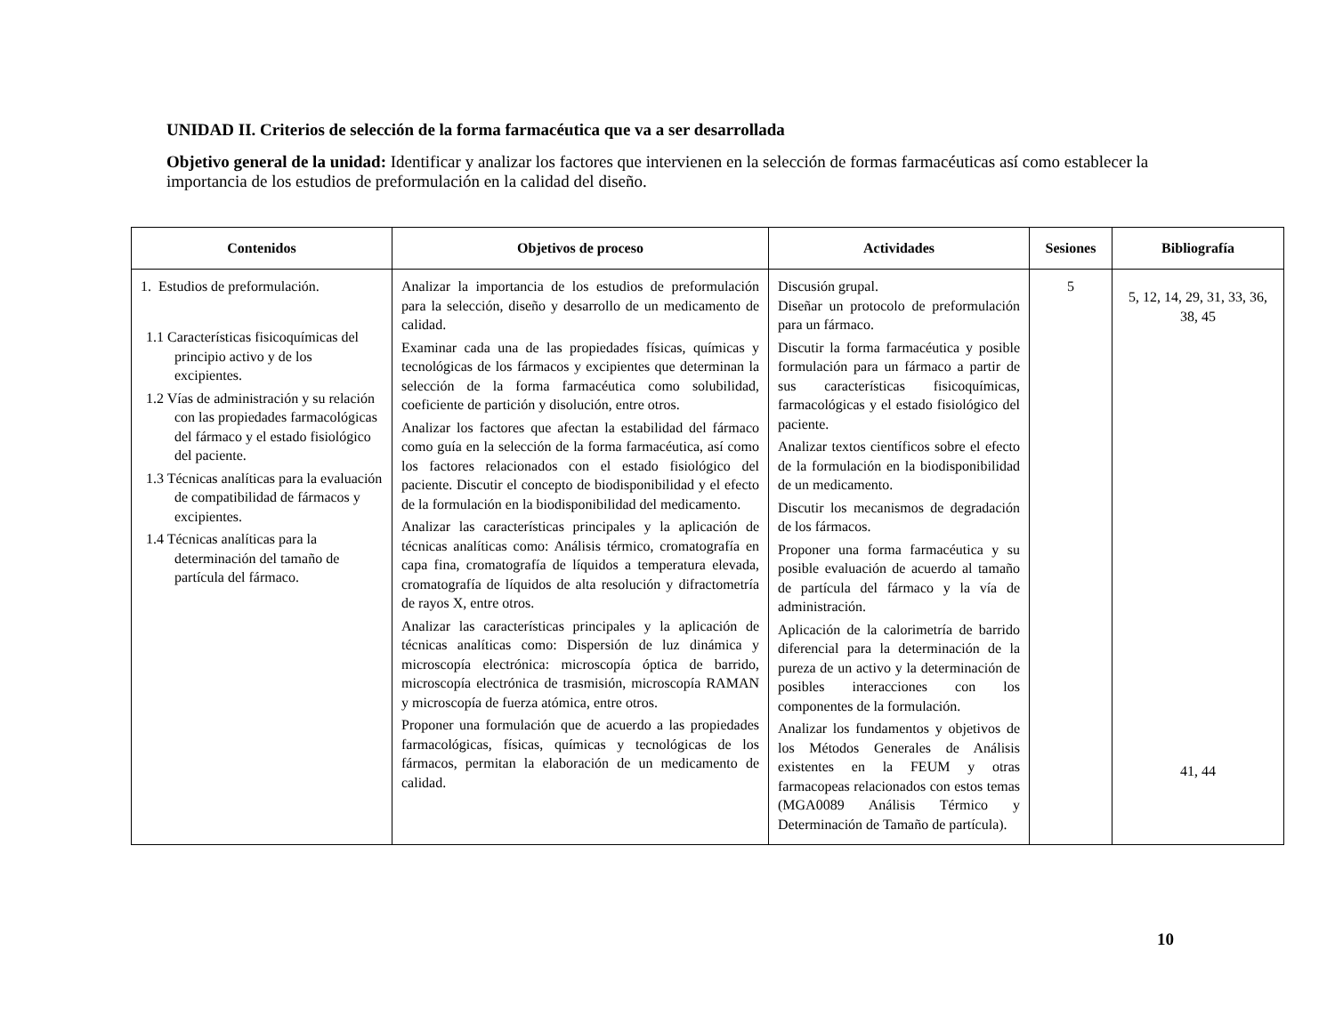UNIDAD II. Criterios de selección de la forma farmacéutica que va a ser desarrollada
Objetivo general de la unidad: Identificar y analizar los factores que intervienen en la selección de formas farmacéuticas así como establecer la importancia de los estudios de preformulación en la calidad del diseño.
| Contenidos | Objetivos de proceso | Actividades | Sesiones | Bibliografía |
| --- | --- | --- | --- | --- |
| 1. Estudios de preformulación. 1.1 Características fisicoquímicas del principio activo y de los excipientes. 1.2 Vías de administración y su relación con las propiedades farmacológicas del fármaco y el estado fisiológico del paciente. 1.3 Técnicas analíticas para la evaluación de compatibilidad de fármacos y excipientes. 1.4 Técnicas analíticas para la determinación del tamaño de partícula del fármaco. | Analizar la importancia de los estudios de preformulación para la selección, diseño y desarrollo de un medicamento de calidad. Examinar cada una de las propiedades físicas, químicas y tecnológicas de los fármacos y excipientes que determinan la selección de la forma farmacéutica como solubilidad, coeficiente de partición y disolución, entre otros. Analizar los factores que afectan la estabilidad del fármaco como guía en la selección de la forma farmacéutica, así como los factores relacionados con el estado fisiológico del paciente. Discutir el concepto de biodisponibilidad y el efecto de la formulación en la biodisponibilidad del medicamento. Analizar las características principales y la aplicación de técnicas analíticas como: Análisis térmico, cromatografía en capa fina, cromatografía de líquidos a temperatura elevada, cromatografía de líquidos de alta resolución y difractometría de rayos X, entre otros. Analizar las características principales y la aplicación de técnicas analíticas como: Dispersión de luz dinámica y microscopía electrónica: microscopía óptica de barrido, microscopía electrónica de trasmisión, microscopía RAMAN y microscopía de fuerza atómica, entre otros. Proponer una formulación que de acuerdo a las propiedades farmacológicas, físicas, químicas y tecnológicas de los fármacos, permitan la elaboración de un medicamento de calidad. | Discusión grupal. Diseñar un protocolo de preformulación para un fármaco. Discutir la forma farmacéutica y posible formulación para un fármaco a partir de sus características fisicoquímicas, farmacológicas y el estado fisiológico del paciente. Analizar textos científicos sobre el efecto de la formulación en la biodisponibilidad de un medicamento. Discutir los mecanismos de degradación de los fármacos. Proponer una forma farmacéutica y su posible evaluación de acuerdo al tamaño de partícula del fármaco y la vía de administración. Aplicación de la calorimetría de barrido diferencial para la determinación de la pureza de un activo y la determinación de posibles interacciones con los componentes de la formulación. Analizar los fundamentos y objetivos de los Métodos Generales de Análisis existentes en la FEUM y otras farmacopeas relacionados con estos temas (MGA0089 Análisis Térmico y Determinación de Tamaño de partícula). | 5 | 5, 12, 14, 29, 31, 33, 36, 38, 45 41, 44 |
10